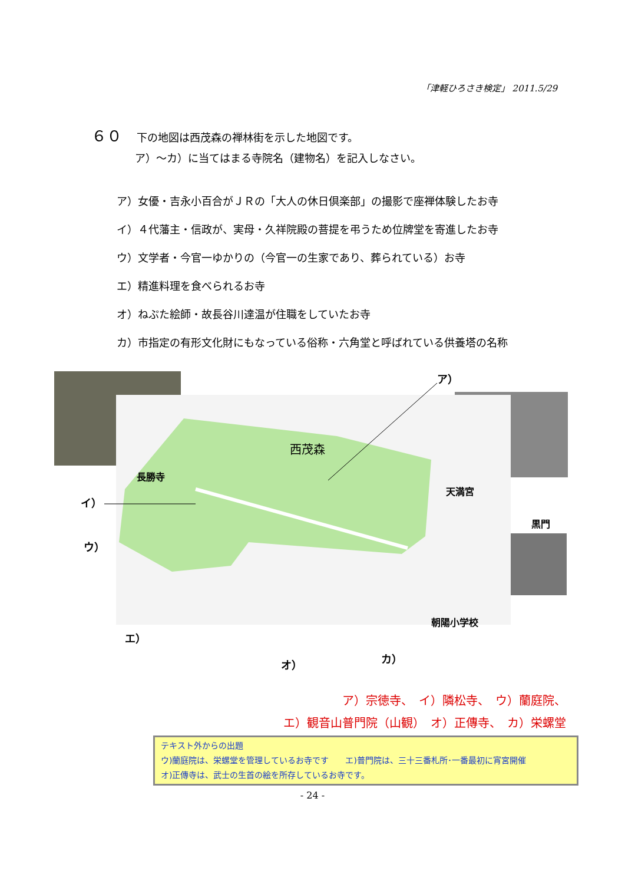「津軽ひろさき検定」 2011.5/29
６０ 下の地図は西茂森の禅林街を示した地図です。
ア）～カ）に当てはまる寺院名（建物名）を記入しなさい。
ア）女優・吉永小百合がＪＲの「大人の休日倶楽部」の撮影で座禅体験したお寺
イ）４代藩主・信政が、実母・久祥院殿の菩提を弔うため位牌堂を寄進したお寺
ウ）文学者・今官一ゆかりの（今官一の生家であり、葬られている）お寺
エ）精進料理を食べられるお寺
オ）ねぷた絵師・故長谷川達温が住職をしていたお寺
カ）市指定の有形文化財にもなっている俗称・六角堂と呼ばれている供養塔の名称
西茂森
長勝寺
天満宮
黒門
朝陽小学校
ア）
イ）
ウ）
エ）
オ）
カ）
ア）宗徳寺、　イ）隣松寺、　ウ）蘭庭院、
エ）観音山普門院（山観）　オ）正傳寺、　カ）栄螺堂
テキスト外からの出題
ウ)蘭庭院は、栄螺堂を管理しているお寺です　　エ)普門院は、三十三番札所･一番最初に宵宮開催
オ)正傳寺は、武士の生首の絵を所存しているお寺です。
- 24 -